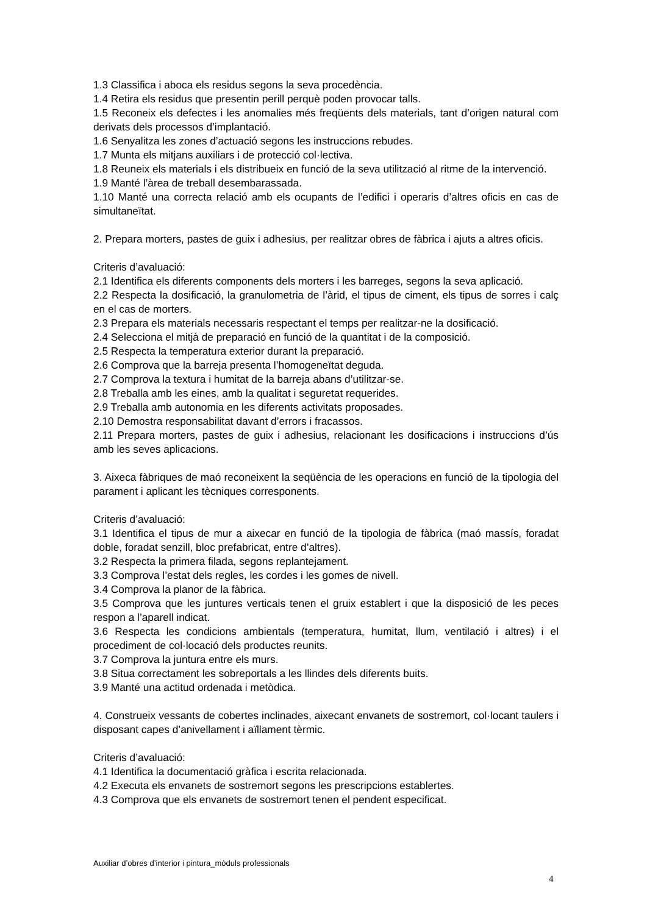1.3 Classifica i aboca els residus segons la seva procedència.
1.4 Retira els residus que presentin perill perquè poden provocar talls.
1.5 Reconeix els defectes i les anomalies més freqüents dels materials, tant d’origen natural com derivats dels processos d’implantació.
1.6 Senyalitza les zones d’actuació segons les instruccions rebudes.
1.7 Munta els mitjans auxiliars i de protecció col·lectiva.
1.8 Reuneix els materials i els distribueix en funció de la seva utilització al ritme de la intervenció.
1.9 Manté l’àrea de treball desembarassada.
1.10 Manté una correcta relació amb els ocupants de l’edifici i operaris d’altres oficis en cas de simultaneïtat.
2. Prepara morters, pastes de guix i adhesius, per realitzar obres de fàbrica i ajuts a altres oficis.
Criteris d’avaluació:
2.1 Identifica els diferents components dels morters i les barreges, segons la seva aplicació.
2.2 Respecta la dosificació, la granulometria de l’àrid, el tipus de ciment, els tipus de sorres i calç en el cas de morters.
2.3 Prepara els materials necessaris respectant el temps per realitzar-ne la dosificació.
2.4 Selecciona el mitjà de preparació en funció de la quantitat i de la composició.
2.5 Respecta la temperatura exterior durant la preparació.
2.6 Comprova que la barreja presenta l’homogeneïtat deguda.
2.7 Comprova la textura i humitat de la barreja abans d’utilitzar-se.
2.8 Treballa amb les eines, amb la qualitat i seguretat requerides.
2.9 Treballa amb autonomia en les diferents activitats proposades.
2.10 Demostra responsabilitat davant d’errors i fracassos.
2.11 Prepara morters, pastes de guix i adhesius, relacionant les dosificacions i instruccions d’ús amb les seves aplicacions.
3. Aixeca fàbriques de maó reconeixent la seqüència de les operacions en funció de la tipologia del parament i aplicant les tècniques corresponents.
Criteris d’avaluació:
3.1 Identifica el tipus de mur a aixecar en funció de la tipologia de fàbrica (maó massís, foradat doble, foradat senzill, bloc prefabricat, entre d’altres).
3.2 Respecta la primera filada, segons replantejament.
3.3 Comprova l’estat dels regles, les cordes i les gomes de nivell.
3.4 Comprova la planor de la fàbrica.
3.5 Comprova que les juntures verticals tenen el gruix establert i que la disposició de les peces respon a l’aparell indicat.
3.6 Respecta les condicions ambientals (temperatura, humitat, llum, ventilació i altres) i el procediment de col·locació dels productes reunits.
3.7 Comprova la juntura entre els murs.
3.8 Situa correctament les sobreportals a les llindes dels diferents buits.
3.9 Manté una actitud ordenada i metòdica.
4. Construeix vessants de cobertes inclinades, aixecant envanets de sostremort, col·locant taulers i disposant capes d’anivellament i aïllament tèrmic.
Criteris d’avaluació:
4.1 Identifica la documentació gràfica i escrita relacionada.
4.2 Executa els envanets de sostremort segons les prescripcions establertes.
4.3 Comprova que els envanets de sostremort tenen el pendent especificat.
Auxiliar d’obres d’interior i pintura_mòduls professionals
4